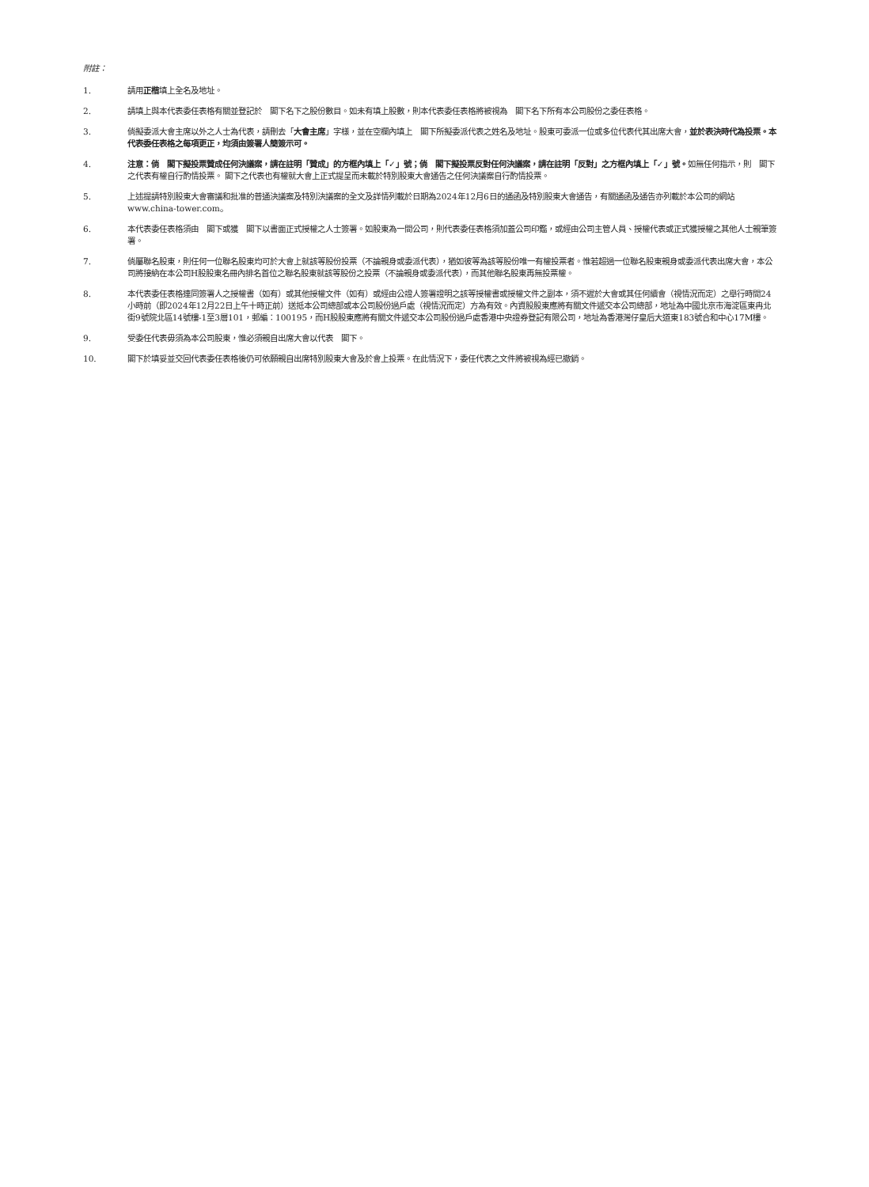附註：
1. 請用正楷填上全名及地址。
2. 請填上與本代表委任表格有關並登記於　閣下名下之股份數目。如未有填上股數，則本代表委任表格將被視為　閣下名下所有本公司股份之委任表格。
3. 倘擬委派大會主席以外之人士為代表，請刪去「大會主席」字樣，並在空欄內填上　閣下所擬委派代表之姓名及地址。股東可委派一位或多位代表代其出席大會，並於表決時代為投票。本代表委任表格之每項更正，均須由簽署人簡簽示可。
4. 注意：倘　閣下擬投票贊成任何決議案，請在註明「贊成」的方框內填上「✓」號；倘　閣下擬投票反對任何決議案，請在註明「反對」之方框內填上「✓」號。如無任何指示，則　閣下之代表有權自行酌情投票。 閣下之代表也有權就大會上正式提呈而未載於特別股東大會通告之任何決議案自行酌情投票。
5. 上述提請特別股東大會審議和批准的普通決議案及特別決議案的全文及詳情列載於日期為2024年12月6日的通函及特別股東大會通告，有關通函及通告亦列載於本公司的網站www.china-tower.com。
6. 本代表委任表格須由　閣下或獲　閣下以書面正式授權之人士簽署。如股東為一間公司，則代表委任表格須加蓋公司印鑑，或經由公司主管人員、授權代表或正式獲授權之其他人士親筆簽署。
7. 倘屬聯名股東，則任何一位聯名股東均可於大會上就該等股份投票（不論親身或委派代表），猶如彼等為該等股份唯一有權投票者。惟若超過一位聯名股東親身或委派代表出席大會，本公司將接納在本公司H股股東名冊內排名首位之聯名股東就該等股份之投票（不論親身或委派代表），而其他聯名股東再無投票權。
8. 本代表委任表格連同簽署人之授權書（如有）或其他授權文件（如有）或經由公證人簽署證明之該等授權書或授權文件之副本，須不遲於大會或其任何續會（視情況而定）之舉行時間24小時前（即2024年12月22日上午十時正前）送抵本公司總部或本公司股份過戶處（視情況而定）方為有效。內資股股東應將有關文件遞交本公司總部，地址為中國北京市海淀區東冉北街9號院北區14號樓-1至3層101，郵編：100195，而H股股東應將有關文件遞交本公司股份過戶處香港中央證券登記有限公司，地址為香港灣仔皇后大道東183號合和中心17M樓。
9. 受委任代表毋須為本公司股東，惟必須親自出席大會以代表　閣下。
10. 閣下於填妥並交回代表委任表格後仍可依願親自出席特別股東大會及於會上投票。在此情況下，委任代表之文件將被視為經已撤銷。